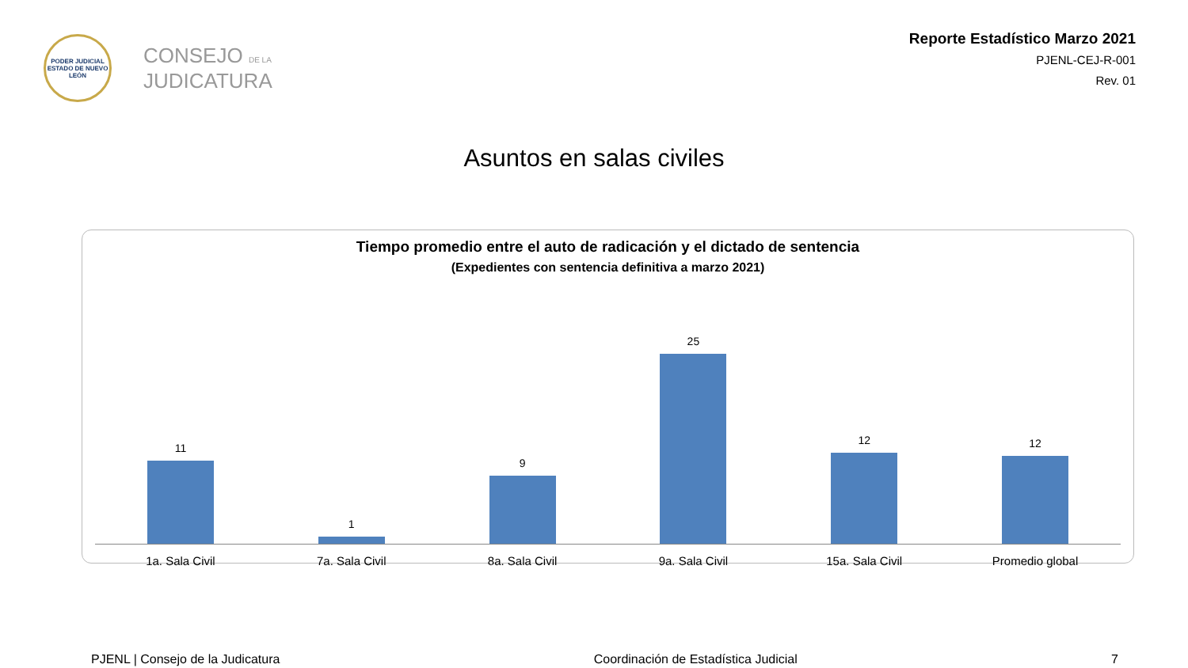PODER JUDICIAL
ESTADO DE NUEVO LEÓN
CONSEJO DE LA
JUDICATURA
Reporte Estadístico Marzo 2021
PJENL-CEJ-R-001
Rev. 01
Asuntos en salas civiles
Tiempo promedio entre el auto de radicación y el dictado de sentencia
(Expedientes con sentencia definitiva a marzo 2021)
11
1
9
25
12
12
1a. Sala Civil 7a. Sala Civil 8a. Sala Civil 9a. Sala Civil 15a. Sala Civil Promedio global
PJENL | Consejo de la Judicatura Coordinación de Estadística Judicial 7